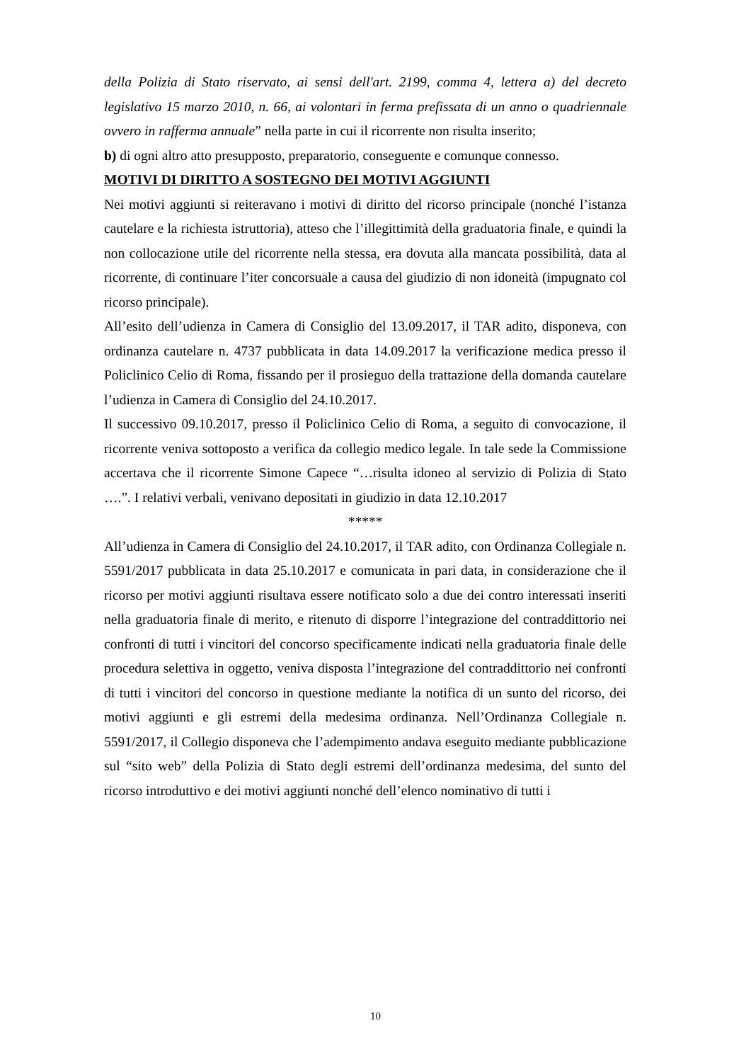della Polizia di Stato riservato, ai sensi dell'art. 2199, comma 4, lettera a) del decreto legislativo 15 marzo 2010, n. 66, ai volontari in ferma prefissata di un anno o quadriennale ovvero in rafferma annuale” nella parte in cui il ricorrente non risulta inserito;
b) di ogni altro atto presupposto, preparatorio, conseguente e comunque connesso.
MOTIVI DI DIRITTO A SOSTEGNO DEI MOTIVI AGGIUNTI
Nei motivi aggiunti si reiteravano i motivi di diritto del ricorso principale (nonché l’istanza cautelare e la richiesta istruttoria), atteso che l’illegittimità della graduatoria finale, e quindi la non collocazione utile del ricorrente nella stessa, era dovuta alla mancata possibilità, data al ricorrente, di continuare l’iter concorsuale a causa del giudizio di non idoneità (impugnato col ricorso principale).
All’esito dell’udienza in Camera di Consiglio del 13.09.2017, il TAR adito, disponeva, con ordinanza cautelare n. 4737 pubblicata in data 14.09.2017 la verificazione medica presso il Policlinico Celio di Roma, fissando per il prosieguo della trattazione della domanda cautelare l’udienza in Camera di Consiglio del 24.10.2017.
Il successivo 09.10.2017, presso il Policlinico Celio di Roma, a seguito di convocazione, il ricorrente veniva sottoposto a verifica da collegio medico legale. In tale sede la Commissione accertava che il ricorrente Simone Capece “…risulta idoneo al servizio di Polizia di Stato ….”. I relativi verbali, venivano depositati in giudizio in data 12.10.2017
*****
All’udienza in Camera di Consiglio del 24.10.2017, il TAR adito, con Ordinanza Collegiale n. 5591/2017 pubblicata in data 25.10.2017 e comunicata in pari data, in considerazione che il ricorso per motivi aggiunti risultava essere notificato solo a due dei contro interessati inseriti nella graduatoria finale di merito, e ritenuto di disporre l’integrazione del contraddittorio nei confronti di tutti i vincitori del concorso specificamente indicati nella graduatoria finale delle procedura selettiva in oggetto, veniva disposta l’integrazione del contraddittorio nei confronti di tutti i vincitori del concorso in questione mediante la notifica di un sunto del ricorso, dei motivi aggiunti e gli estremi della medesima ordinanza. Nell’Ordinanza Collegiale n. 5591/2017, il Collegio disponeva che l’adempimento andava eseguito mediante pubblicazione sul “sito web” della Polizia di Stato degli estremi dell’ordinanza medesima, del sunto del ricorso introduttivo e dei motivi aggiunti nonché dell’elenco nominativo di tutti i
10